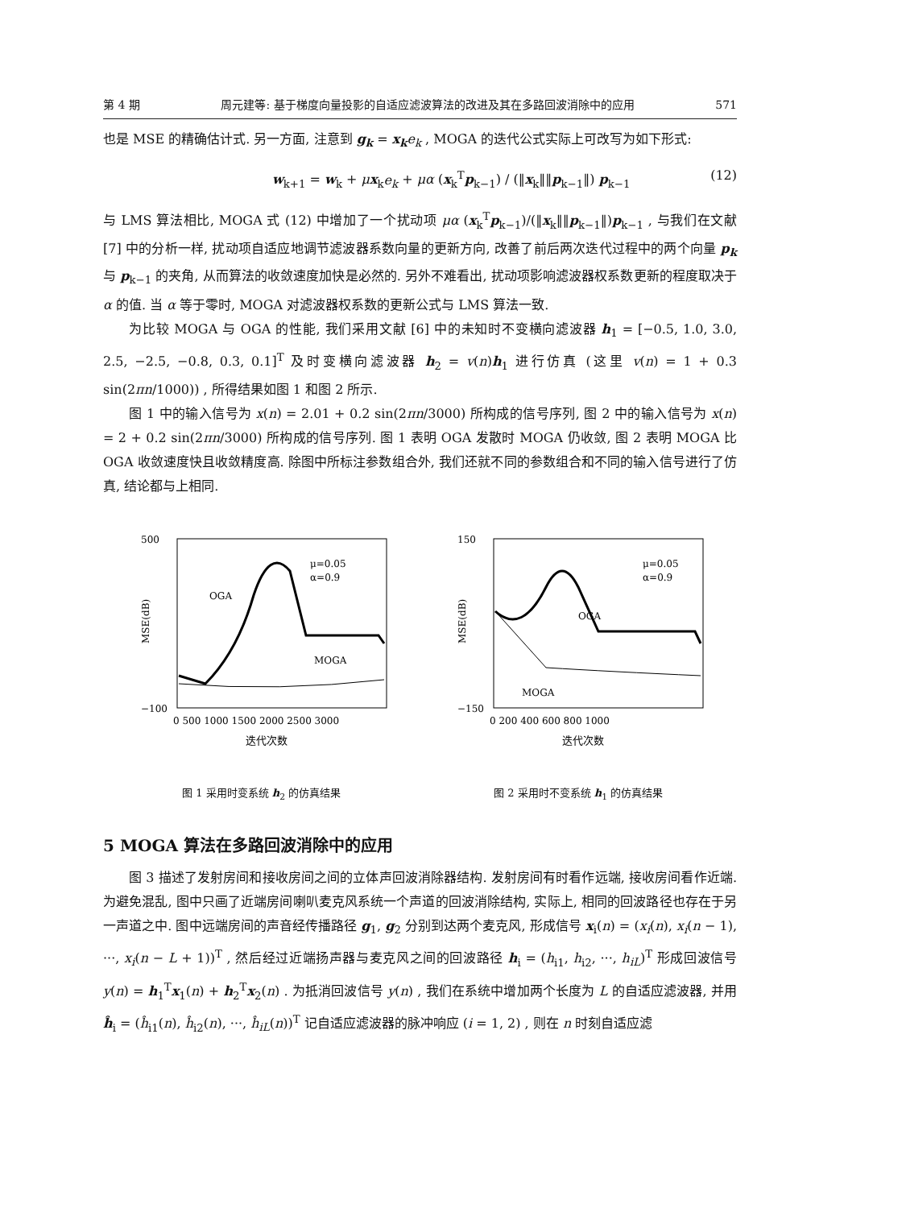第 4 期 周元建等: 基于梯度向量投影的自适应滤波算法的改进及其在多路回波消除中的应用 571
也是 MSE 的精确估计式. 另一方面, 注意到 g<sub>k</sub> = x<sub>k</sub> e<sub>k</sub> , MOGA 的迭代公式实际上可改写为如下形式:
w<sub>k+1</sub> = w<sub>k</sub> + μx<sub>k</sub>e<sub>k</sub> + μα (x<sub>k</sub><sup>T</sup>p<sub>k−1</sub>) / (‖x<sub>k</sub>‖‖p<sub>k−1</sub>‖) p<sub>k−1</sub> (12)
与 LMS 算法相比, MOGA 式 (12) 中增加了一个扰动项 μα (x<sub>k</sub><sup>T</sup>p<sub>k−1</sub>)/(‖x<sub>k</sub>‖‖p<sub>k−1</sub>‖)p<sub>k−1</sub> , 与我们在文献 [7] 中的分析一样, 扰动项自适应地调节滤波器系数向量的更新方向, 改善了前后两次迭代过程中的两个向量 p<sub>k</sub> 与 p<sub>k−1</sub> 的夹角, 从而算法的收敛速度加快是必然的. 另外不难看出, 扰动项影响滤波器权系数更新的程度取决于 α 的值. 当 α 等于零时, MOGA 对滤波器权系数的更新公式与 LMS 算法一致.
为比较 MOGA 与 OGA 的性能, 我们采用文献 [6] 中的未知时不变横向滤波器 h<sub>1</sub> = [−0.5, 1.0, 3.0, 2.5, −2.5, −0.8, 0.3, 0.1]<sup>T</sup> 及时变横向滤波器 h<sub>2</sub> = v(n)h<sub>1</sub> 进行仿真 (这里 v(n) = 1 + 0.3 sin(2πn/1000)) , 所得结果如图 1 和图 2 所示.
图 1 中的输入信号为 x(n) = 2.01 + 0.2 sin(2πn/3000) 所构成的信号序列, 图 2 中的输入信号为 x(n) = 2 + 0.2 sin(2πn/3000) 所构成的信号序列. 图 1 表明 OGA 发散时 MOGA 仍收敛, 图 2 表明 MOGA 比 OGA 收敛速度快且收敛精度高. 除图中所标注参数组合外, 我们还就不同的参数组合和不同的输入信号进行了仿真, 结论都与上相同.
500
−100
OGA
MOGA
μ=0.05
α=0.9
MSE(dB)
0 500 1000 1500 2000 2500 3000
迭代次数
图 1 采用时变系统 h<sub>2</sub> 的仿真结果
150
−150
OGA
MOGA
μ=0.05
α=0.9
MSE(dB)
0 200 400 600 800 1000
迭代次数
图 2 采用时不变系统 h<sub>1</sub> 的仿真结果
5 MOGA 算法在多路回波消除中的应用
图 3 描述了发射房间和接收房间之间的立体声回波消除器结构. 发射房间有时看作远端, 接收房间看作近端. 为避免混乱, 图中只画了近端房间喇叭麦克风系统一个声道的回波消除结构, 实际上, 相同的回波路径也存在于另一声道之中. 图中远端房间的声音经传播路径 g<sub>1</sub>, g<sub>2</sub> 分别到达两个麦克风, 形成信号 x<sub>i</sub>(n) = (x<sub>i</sub>(n), x<sub>i</sub>(n − 1), ···, x<sub>i</sub>(n − L + 1))<sup>T</sup> , 然后经过近端扬声器与麦克风之间的回波路径 h<sub>i</sub> = (h<sub>i1</sub>, h<sub>i2</sub>, ···, h<sub>iL</sub>)<sup>T</sup> 形成回波信号 y(n) = h<sub>1</sub><sup>T</sup>x<sub>1</sub>(n) + h<sub>2</sub><sup>T</sup>x<sub>2</sub>(n) . 为抵消回波信号 y(n) , 我们在系统中增加两个长度为 L 的自适应滤波器, 并用 ĥ<sub>i</sub> = (ĥ<sub>i1</sub>(n), ĥ<sub>i2</sub>(n), ···, ĥ<sub>iL</sub>(n))<sup>T</sup> 记自适应滤波器的脉冲响应 (i = 1, 2) , 则在 n 时刻自适应滤